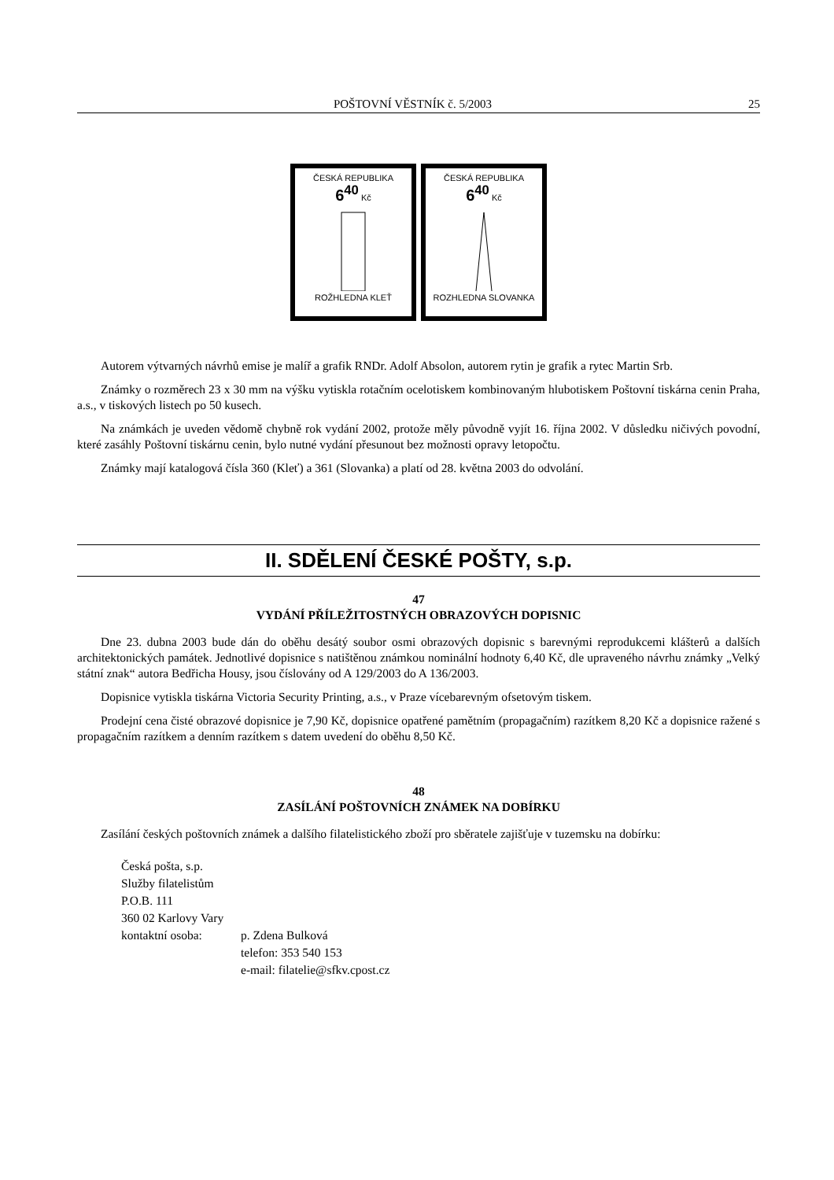POŠTOVNÍ VĚSTNÍK č. 5/2003 25
ČESKÁ REPUBLIKA
6<sup>40</sup> Kč
ROŽHLEDNA KLEŤ
ČESKÁ REPUBLIKA
6<sup>40</sup> Kč
ROZHLEDNA SLOVANKA
Autorem výtvarných návrhů emise je malíř a grafik RNDr. Adolf Absolon, autorem rytin je grafik a rytec Martin Srb.
Známky o rozměrech 23 x 30 mm na výšku vytiskla rotačním ocelotiskem kombinovaným hlubotiskem Poštovní tiskárna cenin Praha, a.s., v tiskových listech po 50 kusech.
Na známkách je uveden vědomě chybně rok vydání 2002, protože měly původně vyjít 16. října 2002. V důsledku ničivých povodní, které zasáhly Poštovní tiskárnu cenin, bylo nutné vydání přesunout bez možnosti opravy letopočtu.
Známky mají katalogová čísla 360 (Kleť) a 361 (Slovanka) a platí od 28. května 2003 do odvolání.
II. SDĚLENÍ ČESKÉ POŠTY, s.p.
47
VYDÁNÍ PŘÍLEŽITOSTNÝCH OBRAZOVÝCH DOPISNIC
Dne 23. dubna 2003 bude dán do oběhu desátý soubor osmi obrazových dopisnic s barevnými reprodukcemi klášterů a dalších architektonických památek. Jednotlivé dopisnice s natištěnou známkou nominální hodnoty 6,40 Kč, dle upraveného návrhu známky „Velký státní znak“ autora Bedřicha Housy, jsou číslovány od A 129/2003 do A 136/2003.
Dopisnice vytiskla tiskárna Victoria Security Printing, a.s., v Praze vícebarevným ofsetovým tiskem.
Prodejní cena čisté obrazové dopisnice je 7,90 Kč, dopisnice opatřené pamětním (propagačním) razítkem 8,20 Kč a dopisnice ražené s propagačním razítkem a denním razítkem s datem uvedení do oběhu 8,50 Kč.
48
ZASÍLÁNÍ POŠTOVNÍCH ZNÁMEK NA DOBÍRKU
Zasílání českých poštovních známek a dalšího filatelistického zboží pro sběratele zajišťuje v tuzemsku na dobírku:
Česká pošta, s.p.
Služby filatelistům
P.O.B. 111
360 02 Karlovy Vary
kontaktní osoba: p. Zdena Bulková
telefon: 353 540 153
e-mail: filatelie@sfkv.cpost.cz